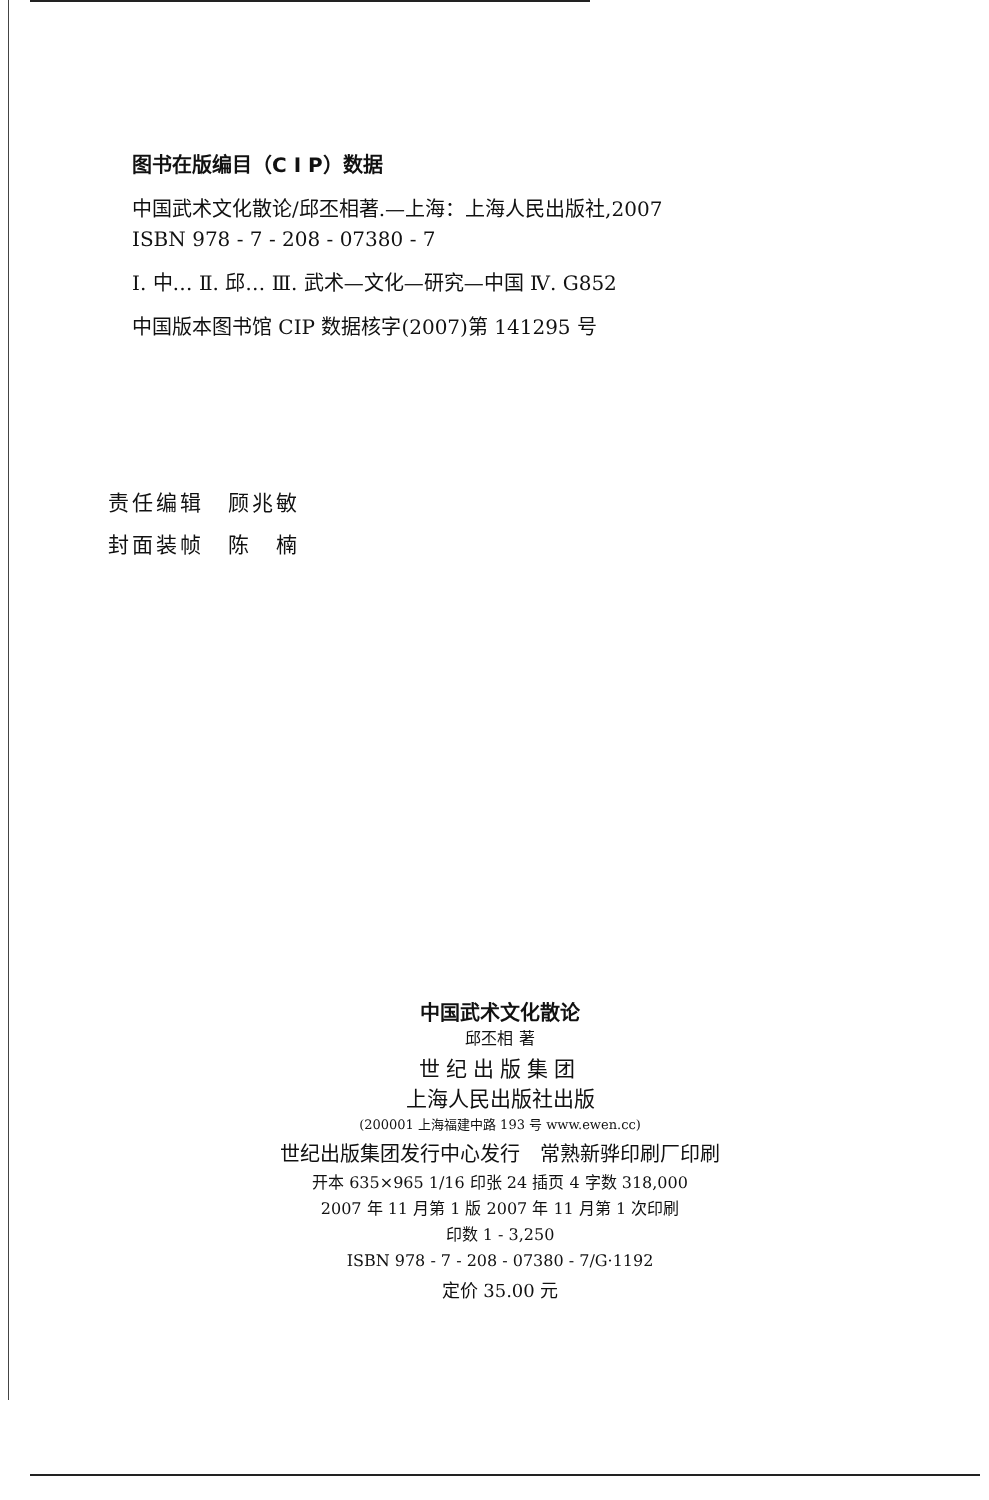图书在版编目（C I P）数据
中国武术文化散论/邱丕相著.—上海：上海人民出版社,2007
ISBN 978 - 7 - 208 - 07380 - 7
Ⅰ. 中… Ⅱ. 邱… Ⅲ. 武术—文化—研究—中国 Ⅳ. G852
中国版本图书馆 CIP 数据核字(2007)第 141295 号
责任编辑　顾兆敏
封面装帧　陈　楠
中国武术文化散论
邱丕相 著
世纪出版集团
上海人民出版社出版
(200001 上海福建中路 193 号 www.ewen.cc)
世纪出版集团发行中心发行　常熟新骅印刷厂印刷
开本 635×965 1/16 印张 24 插页 4 字数 318,000
2007 年 11 月第 1 版 2007 年 11 月第 1 次印刷
印数 1 - 3,250
ISBN 978 - 7 - 208 - 07380 - 7/G·1192
定价 35.00 元